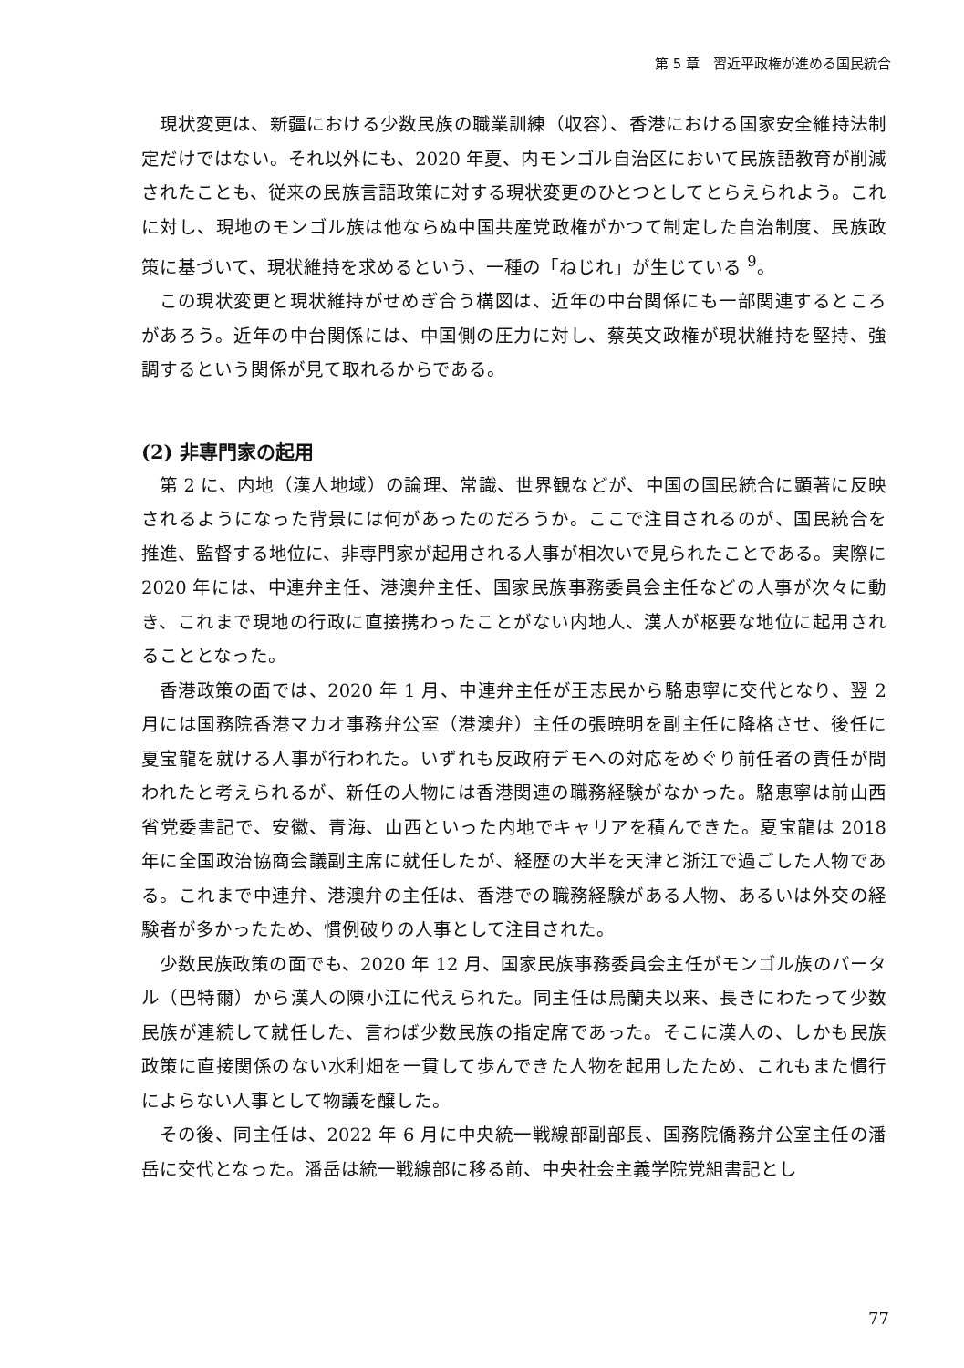第 5 章　習近平政権が進める国民統合
現状変更は、新疆における少数民族の職業訓練（収容）、香港における国家安全維持法制定だけではない。それ以外にも、2020 年夏、内モンゴル自治区において民族語教育が削減されたことも、従来の民族言語政策に対する現状変更のひとつとしてとらえられよう。これに対し、現地のモンゴル族は他ならぬ中国共産党政権がかつて制定した自治制度、民族政策に基づいて、現状維持を求めるという、一種の「ねじれ」が生じている <sup>9</sup>。
この現状変更と現状維持がせめぎ合う構図は、近年の中台関係にも一部関連するところがあろう。近年の中台関係には、中国側の圧力に対し、蔡英文政権が現状維持を堅持、強調するという関係が見て取れるからである。
(2) 非専門家の起用
第 2 に、内地（漢人地域）の論理、常識、世界観などが、中国の国民統合に顕著に反映されるようになった背景には何があったのだろうか。ここで注目されるのが、国民統合を推進、監督する地位に、非専門家が起用される人事が相次いで見られたことである。実際に 2020 年には、中連弁主任、港澳弁主任、国家民族事務委員会主任などの人事が次々に動き、これまで現地の行政に直接携わったことがない内地人、漢人が枢要な地位に起用されることとなった。
香港政策の面では、2020 年 1 月、中連弁主任が王志民から駱恵寧に交代となり、翌 2 月には国務院香港マカオ事務弁公室（港澳弁）主任の張暁明を副主任に降格させ、後任に夏宝龍を就ける人事が行われた。いずれも反政府デモへの対応をめぐり前任者の責任が問われたと考えられるが、新任の人物には香港関連の職務経験がなかった。駱恵寧は前山西省党委書記で、安徽、青海、山西といった内地でキャリアを積んできた。夏宝龍は 2018 年に全国政治協商会議副主席に就任したが、経歴の大半を天津と浙江で過ごした人物である。これまで中連弁、港澳弁の主任は、香港での職務経験がある人物、あるいは外交の経験者が多かったため、慣例破りの人事として注目された。
少数民族政策の面でも、2020 年 12 月、国家民族事務委員会主任がモンゴル族のバータル（巴特爾）から漢人の陳小江に代えられた。同主任は烏蘭夫以来、長きにわたって少数民族が連続して就任した、言わば少数民族の指定席であった。そこに漢人の、しかも民族政策に直接関係のない水利畑を一貫して歩んできた人物を起用したため、これもまた慣行によらない人事として物議を醸した。
その後、同主任は、2022 年 6 月に中央統一戦線部副部長、国務院僑務弁公室主任の潘岳に交代となった。潘岳は統一戦線部に移る前、中央社会主義学院党組書記とし
77